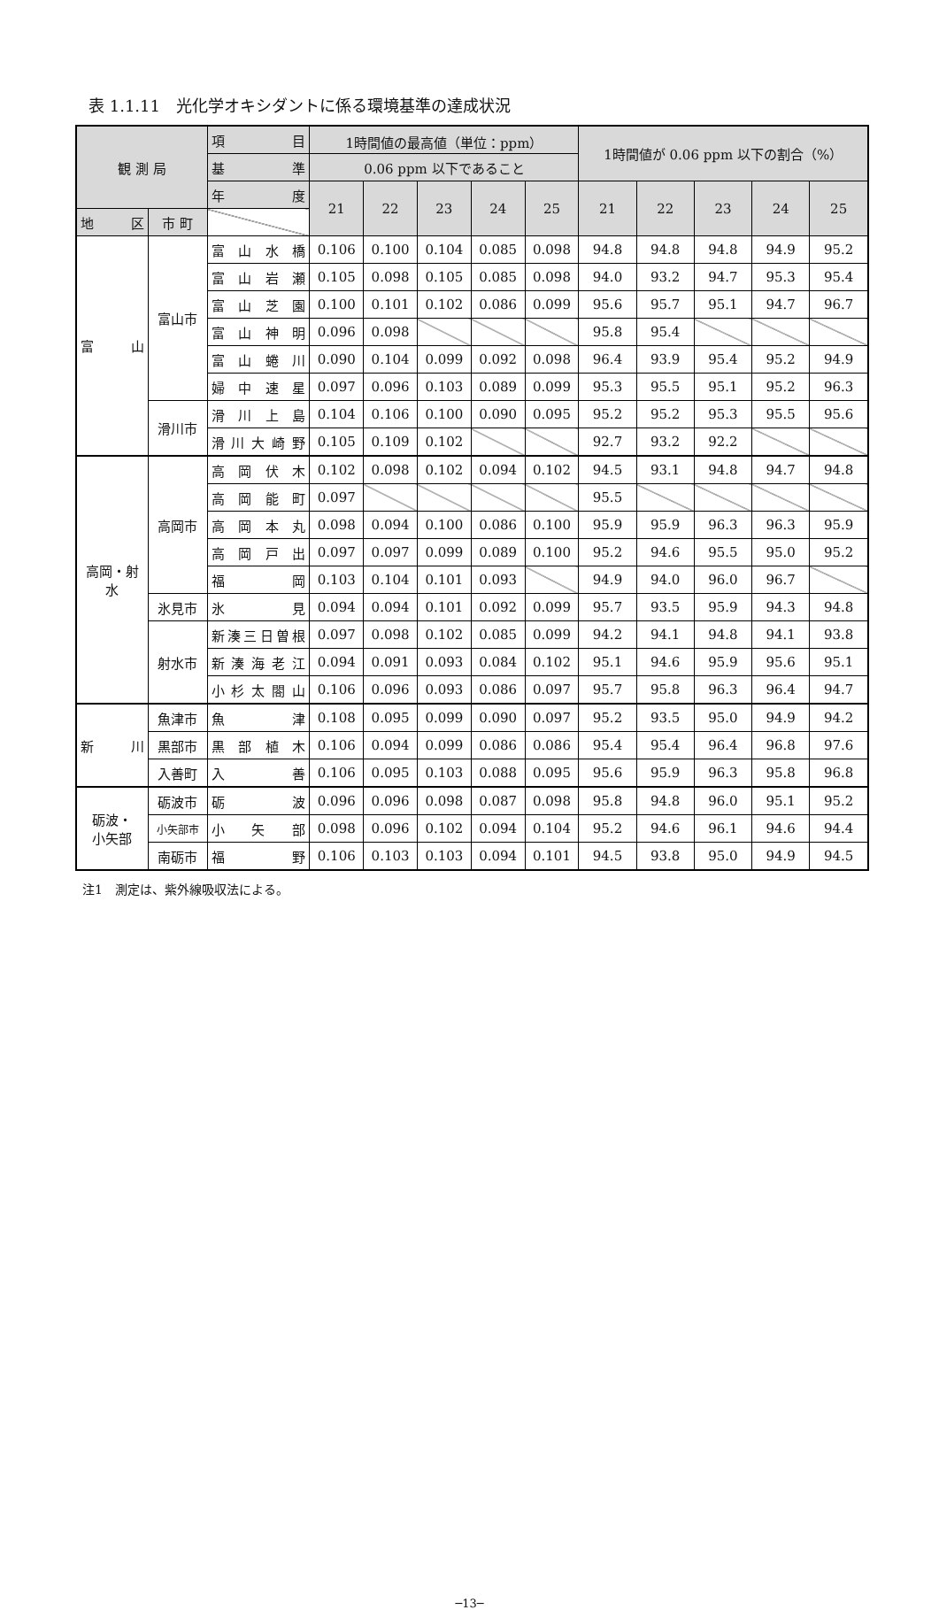表 1.1.11　光化学オキシダントに係る環境基準の達成状況
| 観 測 局 | | 項 目 | 1時間値の最高値（単位：ppm） | | | | | 1時間値が 0.06 ppm 以下の割合（%） | | | | |
| --- | --- | --- | --- | --- | --- | --- | --- | --- | --- | --- | --- | --- |
| | | 基 準 | 0.06 ppm 以下であること | | | | | | | | | |
| | | 年 度 | 21 | 22 | 23 | 24 | 25 | 21 | 22 | 23 | 24 | 25 |
| 地 区 | 市 町 | | | | | | | | | | | |
| 富 山 | 富山市 | 富山水橋 | 0.106 | 0.100 | 0.104 | 0.085 | 0.098 | 94.8 | 94.8 | 94.8 | 94.9 | 95.2 |
| | | 富山岩瀬 | 0.105 | 0.098 | 0.105 | 0.085 | 0.098 | 94.0 | 93.2 | 94.7 | 95.3 | 95.4 |
| | | 富山芝園 | 0.100 | 0.101 | 0.102 | 0.086 | 0.099 | 95.6 | 95.7 | 95.1 | 94.7 | 96.7 |
| | | 富山神明 | 0.096 | 0.098 | | | | 95.8 | 95.4 | | | |
| | | 富山蜷川 | 0.090 | 0.104 | 0.099 | 0.092 | 0.098 | 96.4 | 93.9 | 95.4 | 95.2 | 94.9 |
| | | 婦中速星 | 0.097 | 0.096 | 0.103 | 0.089 | 0.099 | 95.3 | 95.5 | 95.1 | 95.2 | 96.3 |
| | 滑川市 | 滑川上島 | 0.104 | 0.106 | 0.100 | 0.090 | 0.095 | 95.2 | 95.2 | 95.3 | 95.5 | 95.6 |
| | | 滑川大崎野 | 0.105 | 0.109 | 0.102 | | | 92.7 | 93.2 | 92.2 | | |
| 高岡・射 水 | 高岡市 | 高岡伏木 | 0.102 | 0.098 | 0.102 | 0.094 | 0.102 | 94.5 | 93.1 | 94.8 | 94.7 | 94.8 |
| | | 高岡能町 | 0.097 | | | | | 95.5 | | | | |
| | | 高岡本丸 | 0.098 | 0.094 | 0.100 | 0.086 | 0.100 | 95.9 | 95.9 | 96.3 | 96.3 | 95.9 |
| | | 高岡戸出 | 0.097 | 0.097 | 0.099 | 0.089 | 0.100 | 95.2 | 94.6 | 95.5 | 95.0 | 95.2 |
| | | 福 岡 | 0.103 | 0.104 | 0.101 | 0.093 | | 94.9 | 94.0 | 96.0 | 96.7 | |
| | 氷見市 | 氷 見 | 0.094 | 0.094 | 0.101 | 0.092 | 0.099 | 95.7 | 93.5 | 95.9 | 94.3 | 94.8 |
| | 射水市 | 新湊三日曽根 | 0.097 | 0.098 | 0.102 | 0.085 | 0.099 | 94.2 | 94.1 | 94.8 | 94.1 | 93.8 |
| | | 新湊海老江 | 0.094 | 0.091 | 0.093 | 0.084 | 0.102 | 95.1 | 94.6 | 95.9 | 95.6 | 95.1 |
| | | 小杉太閤山 | 0.106 | 0.096 | 0.093 | 0.086 | 0.097 | 95.7 | 95.8 | 96.3 | 96.4 | 94.7 |
| 新 川 | 魚津市 | 魚 津 | 0.108 | 0.095 | 0.099 | 0.090 | 0.097 | 95.2 | 93.5 | 95.0 | 94.9 | 94.2 |
| | 黒部市 | 黒部植木 | 0.106 | 0.094 | 0.099 | 0.086 | 0.086 | 95.4 | 95.4 | 96.4 | 96.8 | 97.6 |
| | 入善町 | 入 善 | 0.106 | 0.095 | 0.103 | 0.088 | 0.095 | 95.6 | 95.9 | 96.3 | 95.8 | 96.8 |
| 砺波・ 小矢部 | 砺波市 | 砺 波 | 0.096 | 0.096 | 0.098 | 0.087 | 0.098 | 95.8 | 94.8 | 96.0 | 95.1 | 95.2 |
| | 小矢部市 | 小 矢 部 | 0.098 | 0.096 | 0.102 | 0.094 | 0.104 | 95.2 | 94.6 | 96.1 | 94.6 | 94.4 |
| | 南砺市 | 福 野 | 0.106 | 0.103 | 0.103 | 0.094 | 0.101 | 94.5 | 93.8 | 95.0 | 94.9 | 94.5 |
注1　測定は、紫外線吸収法による。
─13─